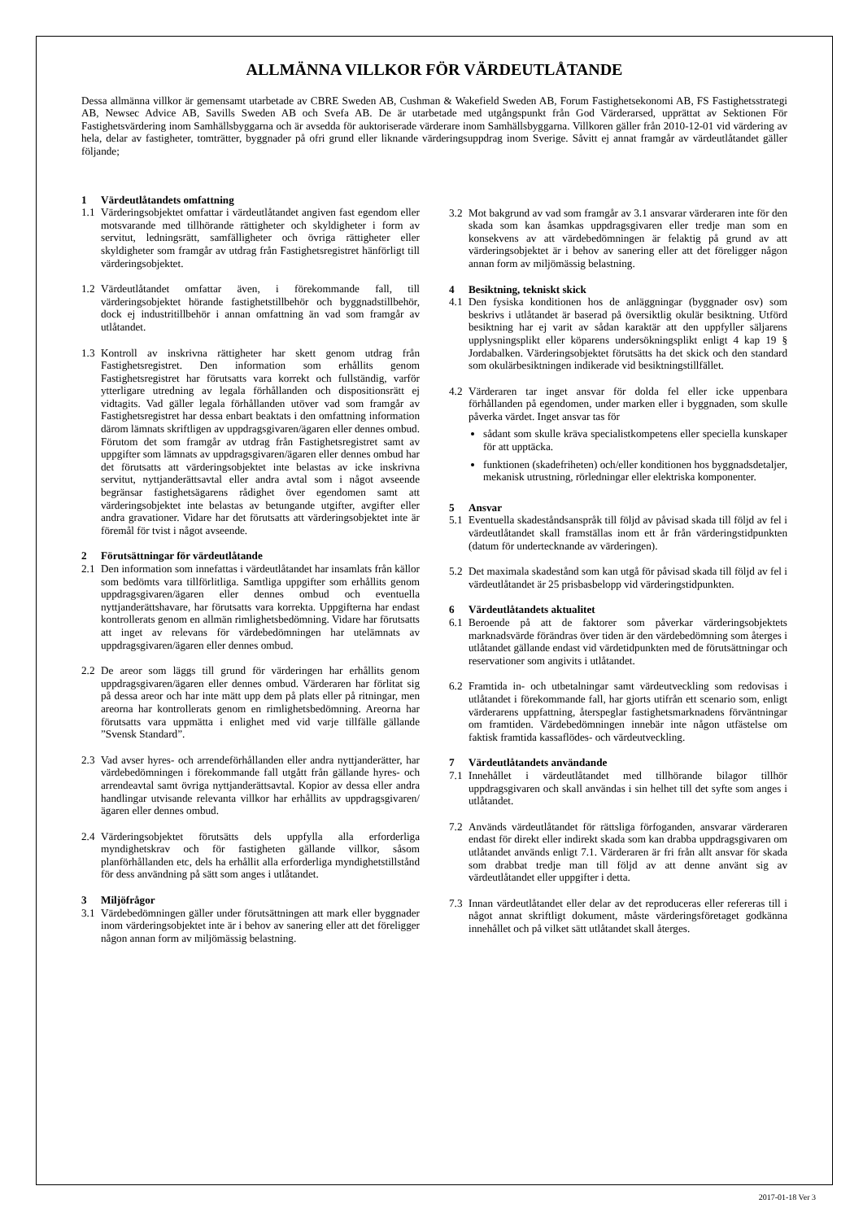ALLMÄNNA VILLKOR FÖR VÄRDEUTLÅTANDE
Dessa allmänna villkor är gemensamt utarbetade av CBRE Sweden AB, Cushman & Wakefield Sweden AB, Forum Fastighetsekonomi AB, FS Fastighetsstrategi AB, Newsec Advice AB, Savills Sweden AB och Svefa AB. De är utarbetade med utgångspunkt från God Värderarsed, upprättat av Sektionen För Fastighetsvärdering inom Samhällsbyggarna och är avsedda för auktoriserade värderare inom Samhällsbyggarna. Villkoren gäller från 2010-12-01 vid värdering av hela, delar av fastigheter, tomträtter, byggnader på ofri grund eller liknande värderingsuppdrag inom Sverige. Såvitt ej annat framgår av värdeutlåtandet gäller följande;
1 Värdeutlåtandets omfattning
1.1 Värderingsobjektet omfattar i värdeutlåtandet angiven fast egendom eller motsvarande med tillhörande rättigheter och skyldigheter i form av servitut, ledningsrätt, samfälligheter och övriga rättigheter eller skyldigheter som framgår av utdrag från Fastighetsregistret hänförligt till värderingsobjektet.
1.2 Värdeutlåtandet omfattar även, i förekommande fall, till värderingsobjektet hörande fastighetstillbehör och byggnadstillbehör, dock ej industritillbehör i annan omfattning än vad som framgår av utlåtandet.
1.3 Kontroll av inskrivna rättigheter har skett genom utdrag från Fastighetsregistret. Den information som erhållits genom Fastighetsregistret har förutsatts vara korrekt och fullständig, varför ytterligare utredning av legala förhållanden och dispositionsrätt ej vidtagits. Vad gäller legala förhållanden utöver vad som framgår av Fastighetsregistret har dessa enbart beaktats i den omfattning information därom lämnats skriftligen av uppdragsgivaren/ägaren eller dennes ombud. Förutom det som framgår av utdrag från Fastighetsregistret samt av uppgifter som lämnats av uppdragsgivaren/ägaren eller dennes ombud har det förutsatts att värderingsobjektet inte belastas av icke inskrivna servitut, nyttjanderättsavtal eller andra avtal som i något avseende begränsar fastighetsägarens rådighet över egendomen samt att värderingsobjektet inte belastas av betungande utgifter, avgifter eller andra gravationer. Vidare har det förutsatts att värderingsobjektet inte är föremål för tvist i något avseende.
2 Förutsättningar för värdeutlåtande
2.1 Den information som innefattas i värdeutlåtandet har insamlats från källor som bedömts vara tillförlitliga. Samtliga uppgifter som erhållits genom uppdragsgivaren/ägaren eller dennes ombud och eventuella nyttjanderättshavare, har förutsatts vara korrekta. Uppgifterna har endast kontrollerats genom en allmän rimlighetsbedömning. Vidare har förutsatts att inget av relevans för värdebedömningen har utelämnats av uppdragsgivaren/ägaren eller dennes ombud.
2.2 De areor som läggs till grund för värderingen har erhållits genom uppdragsgivaren/ägaren eller dennes ombud. Värderaren har förlitat sig på dessa areor och har inte mätt upp dem på plats eller på ritningar, men areorna har kontrollerats genom en rimlighetsbedömning. Areorna har förutsatts vara uppmätta i enlighet med vid varje tillfälle gällande ”Svensk Standard”.
2.3 Vad avser hyres- och arrendeförhållanden eller andra nyttjanderätter, har värdebedömningen i förekommande fall utgått från gällande hyres- och arrendeavtal samt övriga nyttjanderättsavtal. Kopior av dessa eller andra handlingar utvisande relevanta villkor har erhållits av uppdragsgivaren/ägaren eller dennes ombud.
2.4 Värderingsobjektet förutsätts dels uppfylla alla erforderliga myndighetskrav och för fastigheten gällande villkor, såsom planförhållanden etc, dels ha erhållit alla erforderliga myndighetstillstånd för dess användning på sätt som anges i utlåtandet.
3 Miljöfrågor
3.1 Värdebedömningen gäller under förutsättningen att mark eller byggnader inom värderingsobjektet inte är i behov av sanering eller att det föreligger någon annan form av miljömässig belastning.
3.2 Mot bakgrund av vad som framgår av 3.1 ansvarar värderaren inte för den skada som kan åsamkas uppdragsgivaren eller tredje man som en konsekvens av att värdebedömningen är felaktig på grund av att värderingsobjektet är i behov av sanering eller att det föreligger någon annan form av miljömässig belastning.
4 Besiktning, tekniskt skick
4.1 Den fysiska konditionen hos de anläggningar (byggnader osv) som beskrivs i utlåtandet är baserad på översiktlig okulär besiktning. Utförd besiktning har ej varit av sådan karaktär att den uppfyller säljarens upplysningsplikt eller köparens undersökningsplikt enligt 4 kap 19 § Jordabalken. Värderingsobjektet förutsätts ha det skick och den standard som okulärbesiktningen indikerade vid besiktningstillfället.
4.2 Värderaren tar inget ansvar för dolda fel eller icke uppenbara förhållanden på egendomen, under marken eller i byggnaden, som skulle påverka värdet. Inget ansvar tas för
sådant som skulle kräva specialistkompetens eller speciella kunskaper för att upptäcka.
funktionen (skadefriheten) och/eller konditionen hos byggnadsdetaljer, mekanisk utrustning, rörledningar eller elektriska komponenter.
5 Ansvar
5.1 Eventuella skadeståndsanspråk till följd av påvisad skada till följd av fel i värdeutlåtandet skall framställas inom ett år från värderingstidpunkten (datum för undertecknande av värderingen).
5.2 Det maximala skadestånd som kan utgå för påvisad skada till följd av fel i värdeutlåtandet är 25 prisbasbelopp vid värderingstidpunkten.
6 Värdeutlåtandets aktualitet
6.1 Beroende på att de faktorer som påverkar värderingsobjektets marknadsvärde förändras över tiden är den värdebedömning som återges i utlåtandet gällande endast vid värdetidpunkten med de förutsättningar och reservationer som angivits i utlåtandet.
6.2 Framtida in- och utbetalningar samt värdeutveckling som redovisas i utlåtandet i förekommande fall, har gjorts utifrån ett scenario som, enligt värderarens uppfattning, återspeglar fastighetsmarknadens förväntningar om framtiden. Värdebedömningen innebär inte någon utfästelse om faktisk framtida kassaflödes- och värdeutveckling.
7 Värdeutlåtandets användande
7.1 Innehållet i värdeutlåtandet med tillhörande bilagor tillhör uppdragsgivaren och skall användas i sin helhet till det syfte som anges i utlåtandet.
7.2 Används värdeutlåtandet för rättsliga förfoganden, ansvarar värderaren endast för direkt eller indirekt skada som kan drabba uppdragsgivaren om utlåtandet används enligt 7.1. Värderaren är fri från allt ansvar för skada som drabbat tredje man till följd av att denne använt sig av värdeutlåtandet eller uppgifter i detta.
7.3 Innan värdeutlåtandet eller delar av det reproduceras eller refereras till i något annat skriftligt dokument, måste värderingsföretaget godkänna innehållet och på vilket sätt utlåtandet skall återges.
2017-01-18 Ver 3